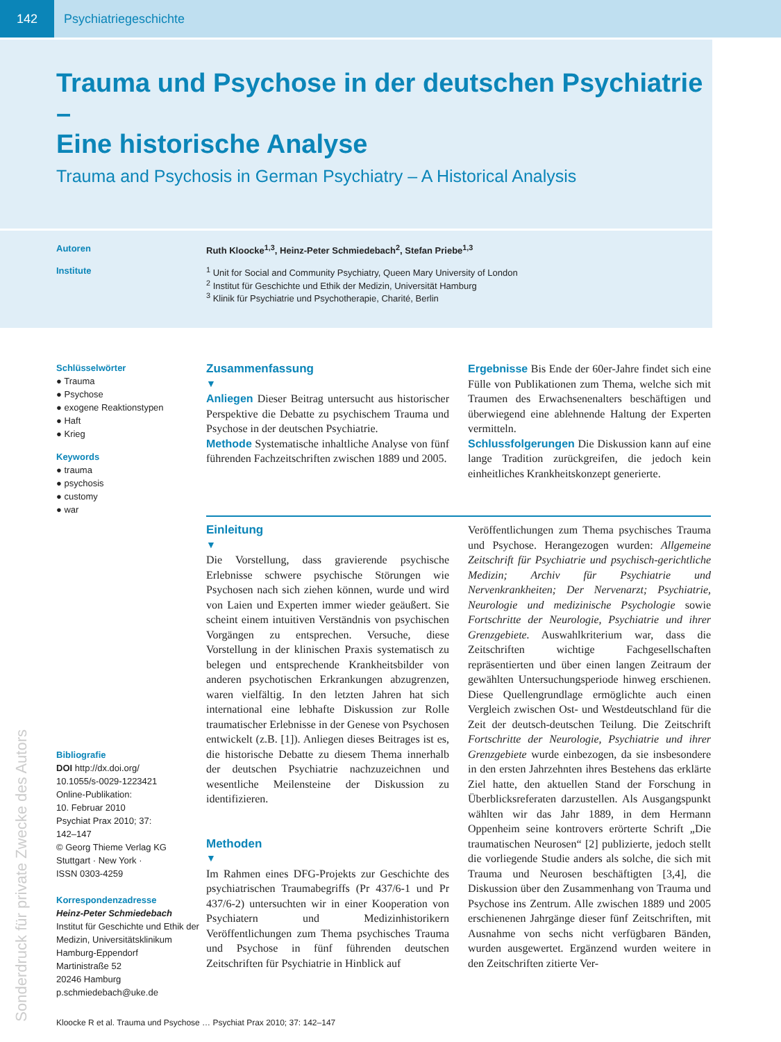142 Psychiatriegeschichte
Trauma und Psychose in der deutschen Psychiatrie –
Eine historische Analyse
Trauma and Psychosis in German Psychiatry – A Historical Analysis
Autoren Ruth Kloocke<sup>1,3</sup>, Heinz-Peter Schmiedebach<sup>2</sup>, Stefan Priebe<sup>1,3</sup>
Institute <sup>1</sup> Unit for Social and Community Psychiatry, Queen Mary University of London
<sup>2</sup> Institut für Geschichte und Ethik der Medizin, Universität Hamburg
<sup>3</sup> Klinik für Psychiatrie und Psychotherapie, Charité, Berlin
Sonderdruck für private Zwecke des Autors
Schlüsselwörter
● Trauma
● Psychose
● exogene Reaktionstypen
● Haft
● Krieg
Keywords
● trauma
● psychosis
● customy
● war
Bibliografie
DOI http://dx.doi.org/
10.1055/s-0029-1223421
Online-Publikation:
10. Februar 2010
Psychiat Prax 2010; 37:
142–147
© Georg Thieme Verlag KG
Stuttgart · New York ·
ISSN 0303-4259
Korrespondenzadresse
Heinz-Peter Schmiedebach
Institut für Geschichte und Ethik der Medizin, Universitätsklinikum Hamburg-Eppendorf
Martinistraße 52
20246 Hamburg
p.schmiedebach@uke.de
Zusammenfassung
▼
Anliegen Dieser Beitrag untersucht aus historischer Perspektive die Debatte zu psychischem Trauma und Psychose in der deutschen Psychiatrie.
Methode Systematische inhaltliche Analyse von fünf führenden Fachzeitschriften zwischen 1889 und 2005.
Ergebnisse Bis Ende der 60er-Jahre findet sich eine Fülle von Publikationen zum Thema, welche sich mit Traumen des Erwachsenenalters beschäftigen und überwiegend eine ablehnende Haltung der Experten vermitteln.
Schlussfolgerungen Die Diskussion kann auf eine lange Tradition zurückgreifen, die jedoch kein einheitliches Krankheitskonzept generierte.
Einleitung
▼
Die Vorstellung, dass gravierende psychische Erlebnisse schwere psychische Störungen wie Psychosen nach sich ziehen können, wurde und wird von Laien und Experten immer wieder geäußert. Sie scheint einem intuitiven Verständnis von psychischen Vorgängen zu entsprechen. Versuche, diese Vorstellung in der klinischen Praxis systematisch zu belegen und entsprechende Krankheitsbilder von anderen psychotischen Erkrankungen abzugrenzen, waren vielfältig. In den letzten Jahren hat sich international eine lebhafte Diskussion zur Rolle traumatischer Erlebnisse in der Genese von Psychosen entwickelt (z.B. [1]). Anliegen dieses Beitrages ist es, die historische Debatte zu diesem Thema innerhalb der deutschen Psychiatrie nachzuzeichnen und wesentliche Meilensteine der Diskussion zu identifizieren.
Methoden
▼
Im Rahmen eines DFG-Projekts zur Geschichte des psychiatrischen Traumabegriffs (Pr 437/6-1 und Pr 437/6-2) untersuchten wir in einer Kooperation von Psychiatern und Medizinhistorikern Veröffentlichungen zum Thema psychisches Trauma und Psychose in fünf führenden deutschen Zeitschriften für Psychiatrie in Hinblick auf
Veröffentlichungen zum Thema psychisches Trauma und Psychose. Herangezogen wurden: Allgemeine Zeitschrift für Psychiatrie und psychisch-gerichtliche Medizin; Archiv für Psychiatrie und Nervenkrankheiten; Der Nervenarzt; Psychiatrie, Neurologie und medizinische Psychologie sowie Fortschritte der Neurologie, Psychiatrie und ihrer Grenzgebiete. Auswahlkriterium war, dass die Zeitschriften wichtige Fachgesellschaften repräsentierten und über einen langen Zeitraum der gewählten Untersuchungsperiode hinweg erschienen. Diese Quellengrundlage ermöglichte auch einen Vergleich zwischen Ost- und Westdeutschland für die Zeit der deutsch-deutschen Teilung. Die Zeitschrift Fortschritte der Neurologie, Psychiatrie und ihrer Grenzgebiete wurde einbezogen, da sie insbesondere in den ersten Jahrzehnten ihres Bestehens das erklärte Ziel hatte, den aktuellen Stand der Forschung in Überblicksreferaten darzustellen. Als Ausgangspunkt wählten wir das Jahr 1889, in dem Hermann Oppenheim seine kontrovers erörterte Schrift „Die traumatischen Neurosen“ [2] publizierte, jedoch stellt die vorliegende Studie anders als solche, die sich mit Trauma und Neurosen beschäftigten [3,4], die Diskussion über den Zusammenhang von Trauma und Psychose ins Zentrum. Alle zwischen 1889 und 2005 erschienenen Jahrgänge dieser fünf Zeitschriften, mit Ausnahme von sechs nicht verfügbaren Bänden, wurden ausgewertet. Ergänzend wurden weitere in den Zeitschriften zitierte Ver-
Kloocke R et al. Trauma und Psychose … Psychiat Prax 2010; 37: 142–147